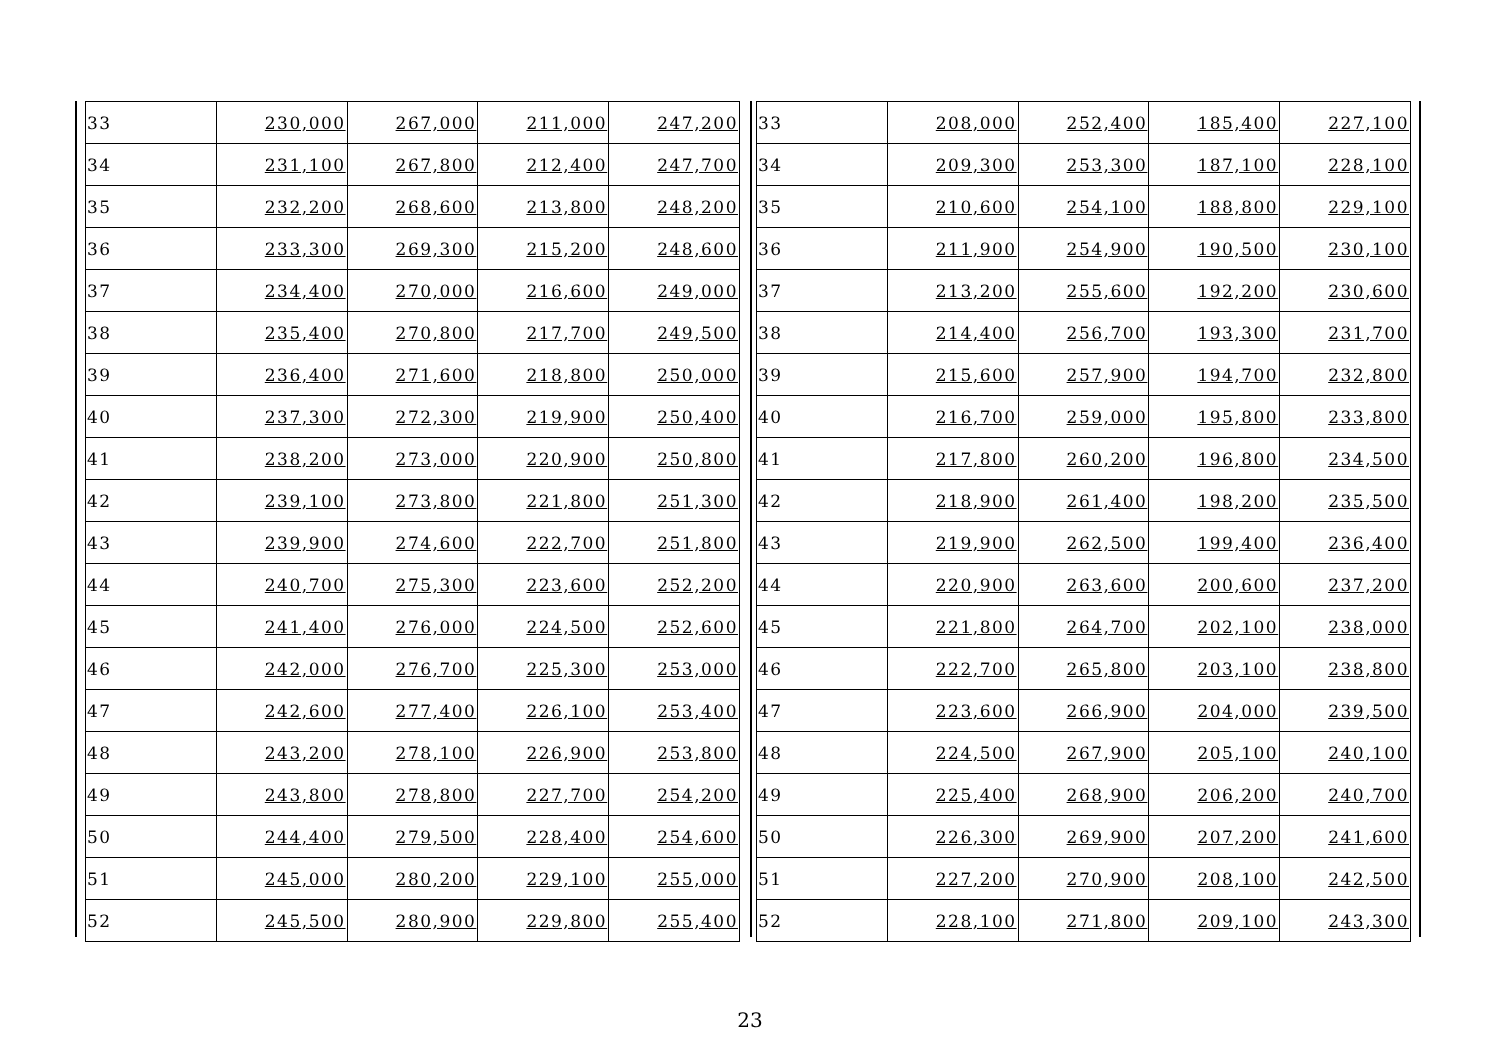| 33 | 230,000 | 267,000 | 211,000 | 247,200 |
| 34 | 231,100 | 267,800 | 212,400 | 247,700 |
| 35 | 232,200 | 268,600 | 213,800 | 248,200 |
| 36 | 233,300 | 269,300 | 215,200 | 248,600 |
| 37 | 234,400 | 270,000 | 216,600 | 249,000 |
| 38 | 235,400 | 270,800 | 217,700 | 249,500 |
| 39 | 236,400 | 271,600 | 218,800 | 250,000 |
| 40 | 237,300 | 272,300 | 219,900 | 250,400 |
| 41 | 238,200 | 273,000 | 220,900 | 250,800 |
| 42 | 239,100 | 273,800 | 221,800 | 251,300 |
| 43 | 239,900 | 274,600 | 222,700 | 251,800 |
| 44 | 240,700 | 275,300 | 223,600 | 252,200 |
| 45 | 241,400 | 276,000 | 224,500 | 252,600 |
| 46 | 242,000 | 276,700 | 225,300 | 253,000 |
| 47 | 242,600 | 277,400 | 226,100 | 253,400 |
| 48 | 243,200 | 278,100 | 226,900 | 253,800 |
| 49 | 243,800 | 278,800 | 227,700 | 254,200 |
| 50 | 244,400 | 279,500 | 228,400 | 254,600 |
| 51 | 245,000 | 280,200 | 229,100 | 255,000 |
| 52 | 245,500 | 280,900 | 229,800 | 255,400 |
| 33 | 208,000 | 252,400 | 185,400 | 227,100 |
| 34 | 209,300 | 253,300 | 187,100 | 228,100 |
| 35 | 210,600 | 254,100 | 188,800 | 229,100 |
| 36 | 211,900 | 254,900 | 190,500 | 230,100 |
| 37 | 213,200 | 255,600 | 192,200 | 230,600 |
| 38 | 214,400 | 256,700 | 193,300 | 231,700 |
| 39 | 215,600 | 257,900 | 194,700 | 232,800 |
| 40 | 216,700 | 259,000 | 195,800 | 233,800 |
| 41 | 217,800 | 260,200 | 196,800 | 234,500 |
| 42 | 218,900 | 261,400 | 198,200 | 235,500 |
| 43 | 219,900 | 262,500 | 199,400 | 236,400 |
| 44 | 220,900 | 263,600 | 200,600 | 237,200 |
| 45 | 221,800 | 264,700 | 202,100 | 238,000 |
| 46 | 222,700 | 265,800 | 203,100 | 238,800 |
| 47 | 223,600 | 266,900 | 204,000 | 239,500 |
| 48 | 224,500 | 267,900 | 205,100 | 240,100 |
| 49 | 225,400 | 268,900 | 206,200 | 240,700 |
| 50 | 226,300 | 269,900 | 207,200 | 241,600 |
| 51 | 227,200 | 270,900 | 208,100 | 242,500 |
| 52 | 228,100 | 271,800 | 209,100 | 243,300 |
23